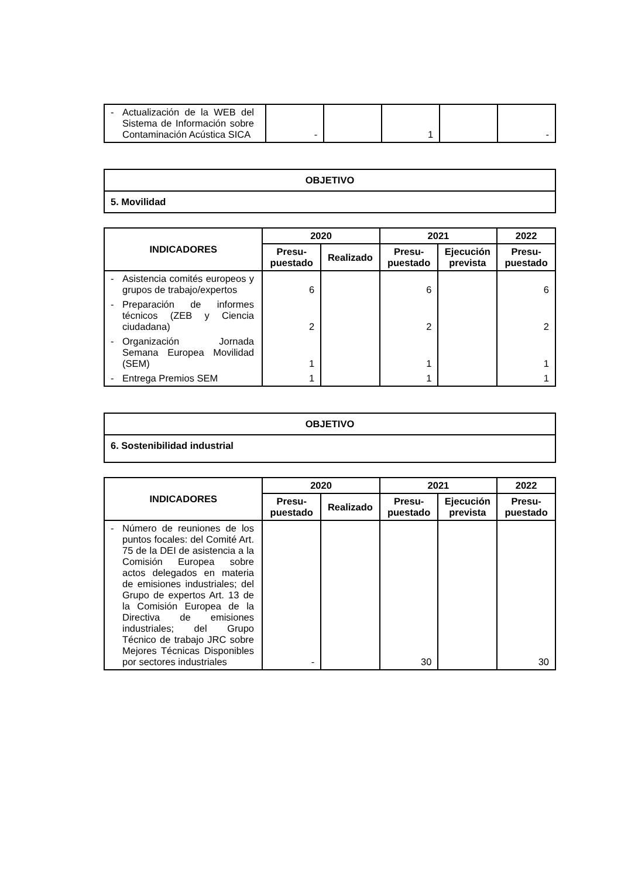| - Actualización de la WEB del Sistema de Información sobre Contaminación Acústica SICA | - | | 1 | | - |
| OBJETIVO |
| --- |
| 5. Movilidad |
| INDICADORES | 2020 | | 2021 | | 2022 |
| --- | --- | --- | --- | --- | --- |
| | Presu- puestado | Realizado | Presu- puestado | Ejecución prevista | Presu- puestado |
| - Asistencia comités europeos y grupos de trabajo/expertos | 6 | | 6 | | 6 |
| - Preparación de informes técnicos (ZEB y Ciencia ciudadana) | 2 | | 2 | | 2 |
| - Organización Jornada Semana Europea Movilidad (SEM) | 1 | | 1 | | 1 |
| - Entrega Premios SEM | 1 | | 1 | | 1 |
| OBJETIVO |
| --- |
| 6. Sostenibilidad industrial |
| INDICADORES | 2020 | | 2021 | | 2022 |
| --- | --- | --- | --- | --- | --- |
| | Presu- puestado | Realizado | Presu- puestado | Ejecución prevista | Presu- puestado |
| - Número de reuniones de los puntos focales: del Comité Art. 75 de la DEI de asistencia a la Comisión Europea sobre actos delegados en materia de emisiones industriales; del Grupo de expertos Art. 13 de la Comisión Europea de la Directiva de emisiones industriales; del Grupo Técnico de trabajo JRC sobre Mejores Técnicas Disponibles por sectores industriales | - | | 30 | | 30 |